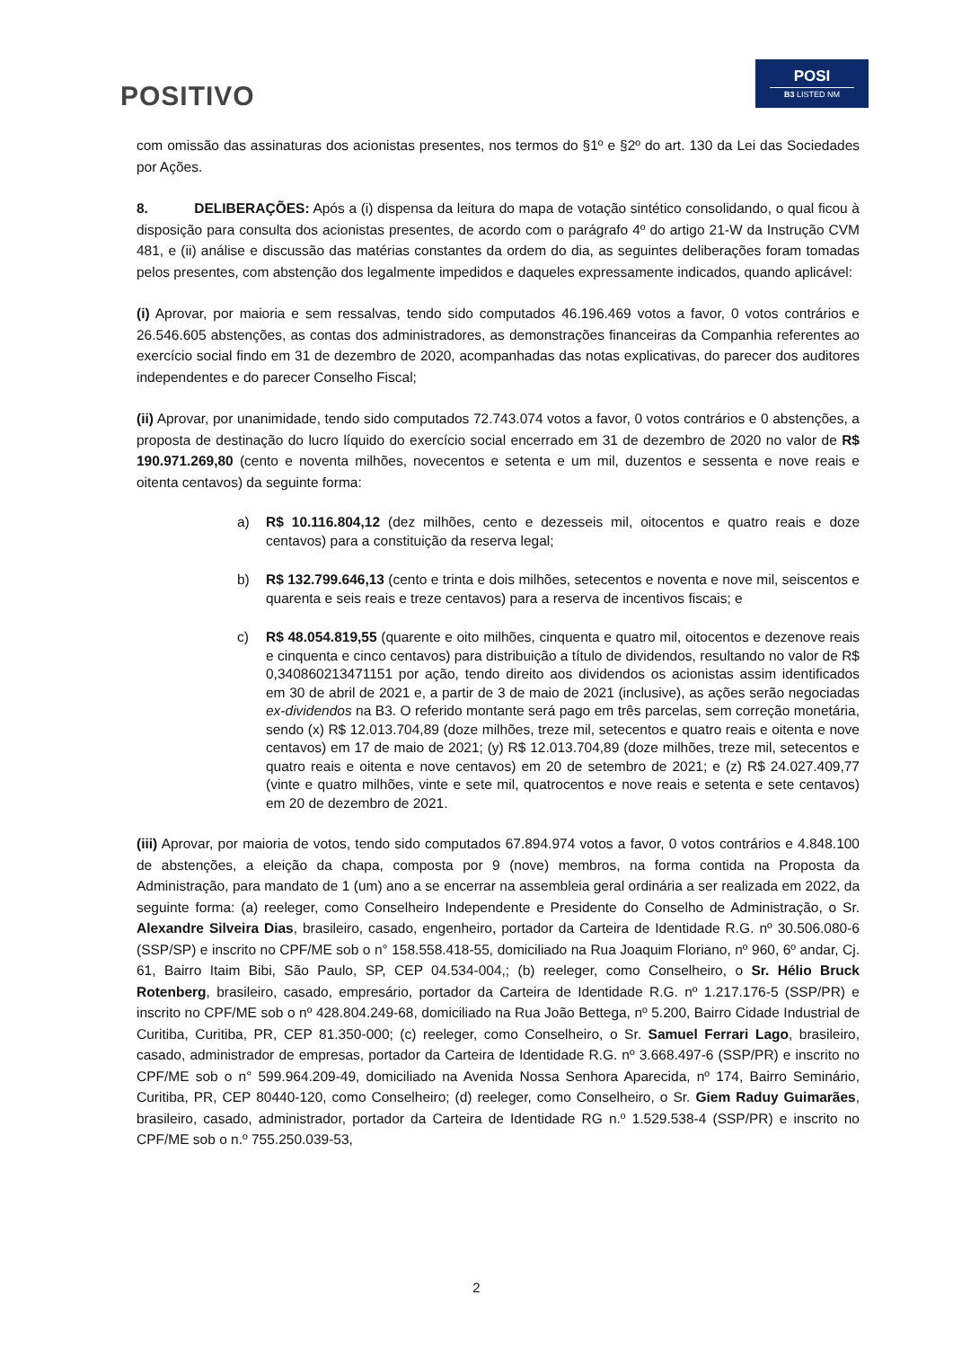POSITIVO
POSI
B3 LISTED NM
com omissão das assinaturas dos acionistas presentes, nos termos do §1º e §2º do art. 130 da Lei das Sociedades por Ações.
8. DELIBERAÇÕES: Após a (i) dispensa da leitura do mapa de votação sintético consolidando, o qual ficou à disposição para consulta dos acionistas presentes, de acordo com o parágrafo 4º do artigo 21-W da Instrução CVM 481, e (ii) análise e discussão das matérias constantes da ordem do dia, as seguintes deliberações foram tomadas pelos presentes, com abstenção dos legalmente impedidos e daqueles expressamente indicados, quando aplicável:
(i) Aprovar, por maioria e sem ressalvas, tendo sido computados 46.196.469 votos a favor, 0 votos contrários e 26.546.605 abstenções, as contas dos administradores, as demonstrações financeiras da Companhia referentes ao exercício social findo em 31 de dezembro de 2020, acompanhadas das notas explicativas, do parecer dos auditores independentes e do parecer Conselho Fiscal;
(ii) Aprovar, por unanimidade, tendo sido computados 72.743.074 votos a favor, 0 votos contrários e 0 abstenções, a proposta de destinação do lucro líquido do exercício social encerrado em 31 de dezembro de 2020 no valor de R$ 190.971.269,80 (cento e noventa milhões, novecentos e setenta e um mil, duzentos e sessenta e nove reais e oitenta centavos) da seguinte forma:
a) R$ 10.116.804,12 (dez milhões, cento e dezesseis mil, oitocentos e quatro reais e doze centavos) para a constituição da reserva legal;
b) R$ 132.799.646,13 (cento e trinta e dois milhões, setecentos e noventa e nove mil, seiscentos e quarenta e seis reais e treze centavos) para a reserva de incentivos fiscais; e
c) R$ 48.054.819,55 (quarente e oito milhões, cinquenta e quatro mil, oitocentos e dezenove reais e cinquenta e cinco centavos) para distribuição a título de dividendos, resultando no valor de R$ 0,340860213471151 por ação, tendo direito aos dividendos os acionistas assim identificados em 30 de abril de 2021 e, a partir de 3 de maio de 2021 (inclusive), as ações serão negociadas ex-dividendos na B3. O referido montante será pago em três parcelas, sem correção monetária, sendo (x) R$ 12.013.704,89 (doze milhões, treze mil, setecentos e quatro reais e oitenta e nove centavos) em 17 de maio de 2021; (y) R$ 12.013.704,89 (doze milhões, treze mil, setecentos e quatro reais e oitenta e nove centavos) em 20 de setembro de 2021; e (z) R$ 24.027.409,77 (vinte e quatro milhões, vinte e sete mil, quatrocentos e nove reais e setenta e sete centavos) em 20 de dezembro de 2021.
(iii) Aprovar, por maioria de votos, tendo sido computados 67.894.974 votos a favor, 0 votos contrários e 4.848.100 de abstenções, a eleição da chapa, composta por 9 (nove) membros, na forma contida na Proposta da Administração, para mandato de 1 (um) ano a se encerrar na assembleia geral ordinária a ser realizada em 2022, da seguinte forma: (a) reeleger, como Conselheiro Independente e Presidente do Conselho de Administração, o Sr. Alexandre Silveira Dias, brasileiro, casado, engenheiro, portador da Carteira de Identidade R.G. nº 30.506.080-6 (SSP/SP) e inscrito no CPF/ME sob o n° 158.558.418-55, domiciliado na Rua Joaquim Floriano, nº 960, 6º andar, Cj. 61, Bairro Itaim Bibi, São Paulo, SP, CEP 04.534-004,; (b) reeleger, como Conselheiro, o Sr. Hélio Bruck Rotenberg, brasileiro, casado, empresário, portador da Carteira de Identidade R.G. nº 1.217.176-5 (SSP/PR) e inscrito no CPF/ME sob o nº 428.804.249-68, domiciliado na Rua João Bettega, nº 5.200, Bairro Cidade Industrial de Curitiba, Curitiba, PR, CEP 81.350-000; (c) reeleger, como Conselheiro, o Sr. Samuel Ferrari Lago, brasileiro, casado, administrador de empresas, portador da Carteira de Identidade R.G. nº 3.668.497-6 (SSP/PR) e inscrito no CPF/ME sob o n° 599.964.209-49, domiciliado na Avenida Nossa Senhora Aparecida, nº 174, Bairro Seminário, Curitiba, PR, CEP 80440-120, como Conselheiro; (d) reeleger, como Conselheiro, o Sr. Giem Raduy Guimarães, brasileiro, casado, administrador, portador da Carteira de Identidade RG n.º 1.529.538-4 (SSP/PR) e inscrito no CPF/ME sob o n.º 755.250.039-53,
2